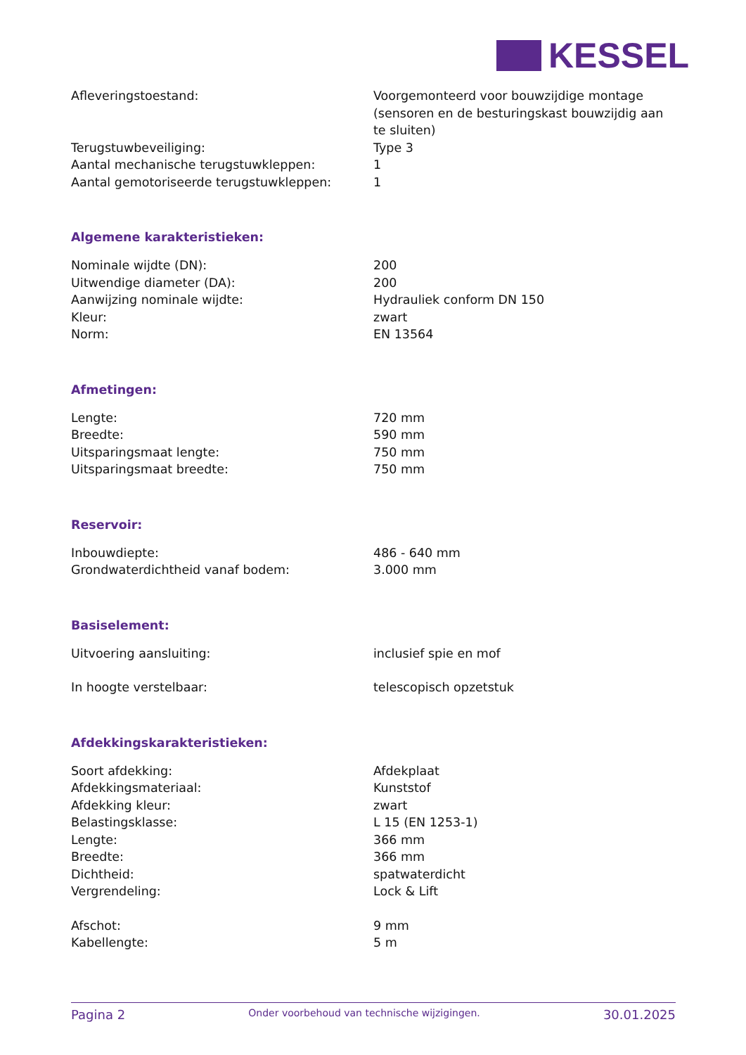KESSEL
| Afleveringstoestand: | Voorgemonteerd voor bouwzijdige montage (sensoren en de besturingskast bouwzijdig aan te sluiten) |
| Terugstuwbeveiliging: | Type 3 |
| Aantal mechanische terugstuwkleppen: | 1 |
| Aantal gemotoriseerde terugstuwkleppen: | 1 |
Algemene karakteristieken:
| Nominale wijdte (DN): | 200 |
| Uitwendige diameter (DA): | 200 |
| Aanwijzing nominale wijdte: | Hydrauliek conform DN 150 |
| Kleur: | zwart |
| Norm: | EN 13564 |
Afmetingen:
| Lengte: | 720 mm |
| Breedte: | 590 mm |
| Uitsparingsmaat lengte: | 750 mm |
| Uitsparingsmaat breedte: | 750 mm |
Reservoir:
| Inbouwdiepte: | 486 - 640 mm |
| Grondwaterdichtheid vanaf bodem: | 3.000 mm |
Basiselement:
| Uitvoering aansluiting: | inclusief spie en mof |
| In hoogte verstelbaar: | telescopisch opzetstuk |
Afdekkingskarakteristieken:
| Soort afdekking: | Afdekplaat |
| Afdekkingsmateriaal: | Kunststof |
| Afdekking kleur: | zwart |
| Belastingsklasse: | L 15 (EN 1253-1) |
| Lengte: | 366 mm |
| Breedte: | 366 mm |
| Dichtheid: | spatwaterdicht |
| Vergrendeling: | Lock & Lift |
| Afschot: | 9 mm |
| Kabellengte: | 5 m |
Pagina 2 Onder voorbehoud van technische wijzigingen. 30.01.2025